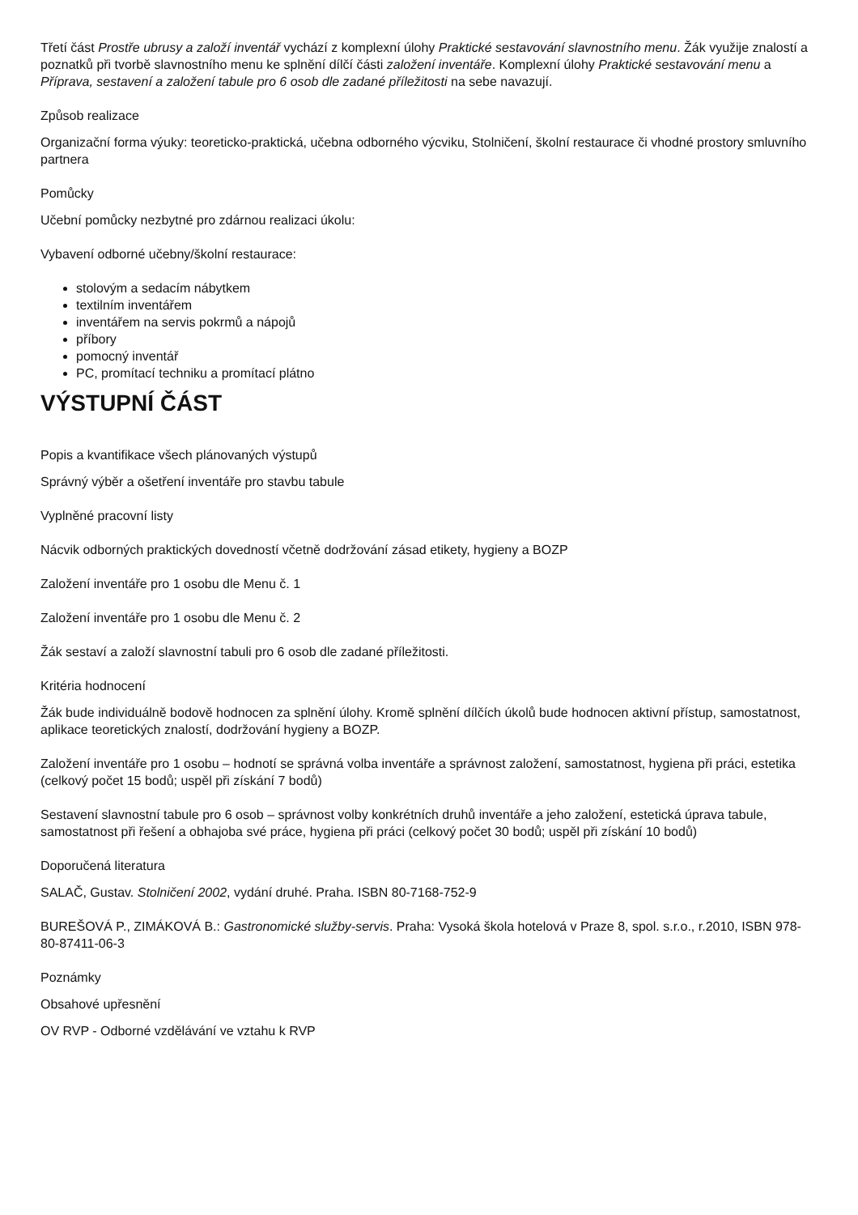Třetí část Prostře ubrusy a založí inventář vychází z komplexní úlohy Praktické sestavování slavnostního menu. Žák využije znalostí a poznatků při tvorbě slavnostního menu ke splnění dílčí části založení inventáře. Komplexní úlohy Praktické sestavování menu a Příprava, sestavení a založení tabule pro 6 osob dle zadané příležitosti na sebe navazují.
Způsob realizace
Organizační forma výuky: teoreticko-praktická, učebna odborného výcviku, Stolničení, školní restaurace či vhodné prostory smluvního partnera
Pomůcky
Učební pomůcky nezbytné pro zdárnou realizaci úkolu:
Vybavení odborné učebny/školní restaurace:
stolovým a sedacím nábytkem
textilním inventářem
inventářem na servis pokrmů a nápojů
příbory
pomocný inventář
PC, promítací techniku a promítací plátno
VÝSTUPNÍ ČÁST
Popis a kvantifikace všech plánovaných výstupů
Správný výběr a ošetření inventáře pro stavbu tabule
Vyplněné pracovní listy
Nácvik odborných praktických dovedností včetně dodržování zásad etikety, hygieny a BOZP
Založení inventáře pro 1 osobu dle Menu č. 1
Založení inventáře pro 1 osobu dle Menu č. 2
Žák sestaví a založí slavnostní tabuli pro 6 osob dle zadané příležitosti.
Kritéria hodnocení
Žák bude individuálně bodově hodnocen za splnění úlohy. Kromě splnění dílčích úkolů bude hodnocen aktivní přístup, samostatnost, aplikace teoretických znalostí, dodržování hygieny a BOZP.
Založení inventáře pro 1 osobu – hodnotí se správná volba inventáře a správnost založení, samostatnost, hygiena při práci, estetika (celkový počet 15 bodů; uspěl při získání 7 bodů)
Sestavení slavnostní tabule pro 6 osob – správnost volby konkrétních druhů inventáře a jeho založení, estetická úprava tabule, samostatnost při řešení a obhajoba své práce, hygiena při práci (celkový počet 30 bodů; uspěl při získání 10 bodů)
Doporučená literatura
SALAČ, Gustav. Stolničení 2002, vydání druhé. Praha. ISBN 80-7168-752-9
BUREŠOVÁ P., ZIMÁKOVÁ B.: Gastronomické služby-servis. Praha: Vysoká škola hotelová v Praze 8, spol. s.r.o., r.2010, ISBN 978-80-87411-06-3
Poznámky
Obsahové upřesnění
OV RVP - Odborné vzdělávání ve vztahu k RVP